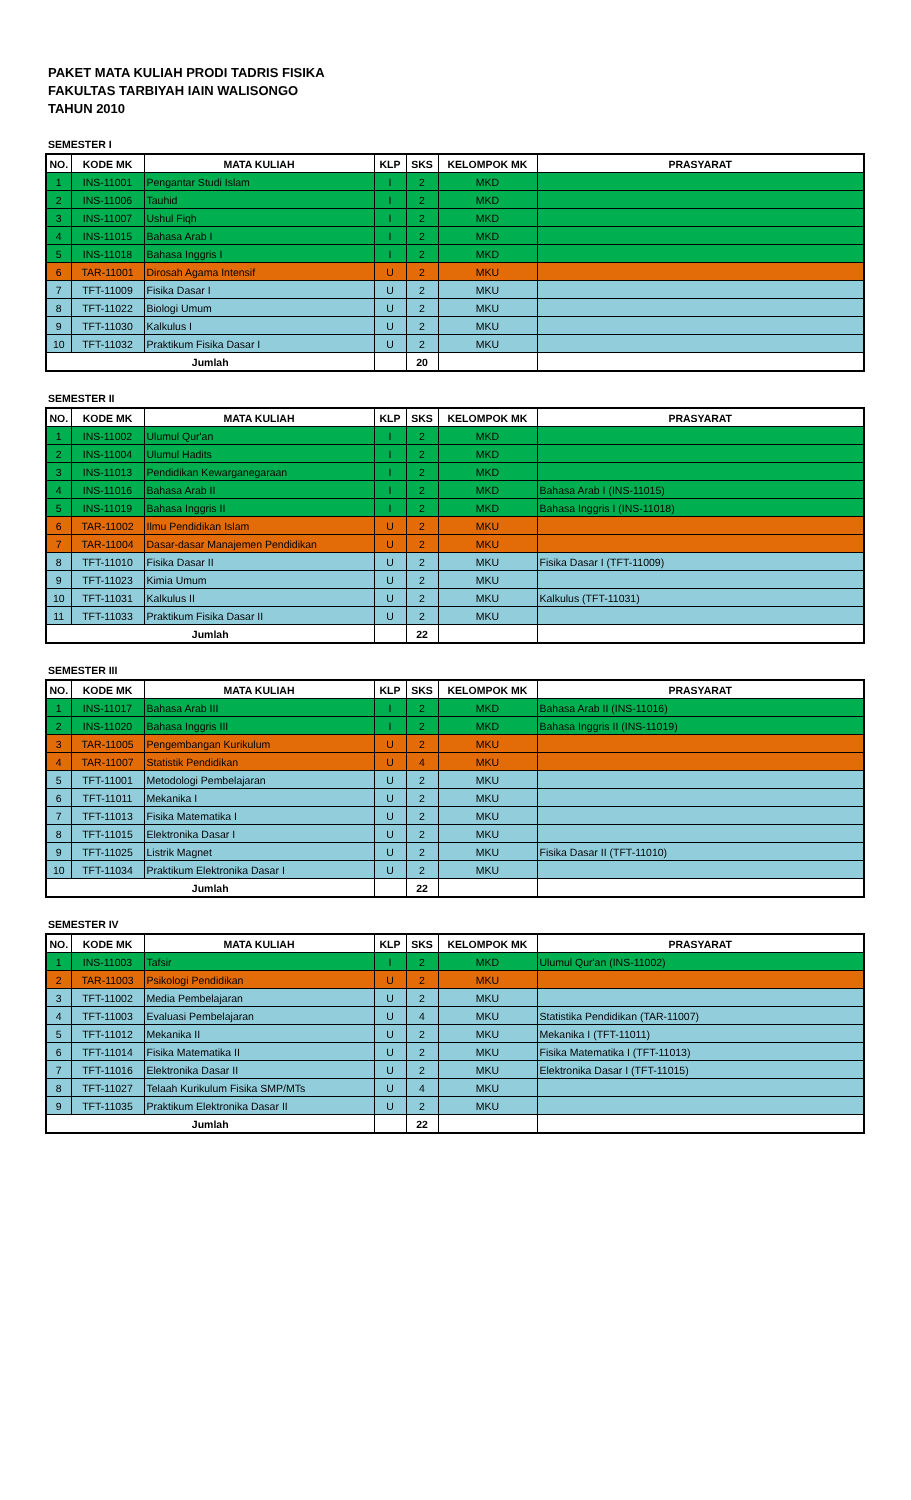PAKET MATA KULIAH PRODI TADRIS FISIKA
FAKULTAS TARBIYAH IAIN WALISONGO
TAHUN 2010
SEMESTER I
| NO. | KODE MK | MATA KULIAH | KLP | SKS | KELOMPOK MK | PRASYARAT |
| --- | --- | --- | --- | --- | --- | --- |
| 1 | INS-11001 | Pengantar Studi Islam | I | 2 | MKD | |
| 2 | INS-11006 | Tauhid | I | 2 | MKD | |
| 3 | INS-11007 | Ushul Fiqh | I | 2 | MKD | |
| 4 | INS-11015 | Bahasa Arab I | I | 2 | MKD | |
| 5 | INS-11018 | Bahasa Inggris I | I | 2 | MKD | |
| 6 | TAR-11001 | Dirosah Agama Intensif | U | 2 | MKU | |
| 7 | TFT-11009 | Fisika Dasar I | U | 2 | MKU | |
| 8 | TFT-11022 | Biologi Umum | U | 2 | MKU | |
| 9 | TFT-11030 | Kalkulus I | U | 2 | MKU | |
| 10 | TFT-11032 | Praktikum Fisika Dasar I | U | 2 | MKU | |
| Jumlah | | | | 20 | | |
SEMESTER II
| NO. | KODE MK | MATA KULIAH | KLP | SKS | KELOMPOK MK | PRASYARAT |
| --- | --- | --- | --- | --- | --- | --- |
| 1 | INS-11002 | Ulumul Qur'an | I | 2 | MKD | |
| 2 | INS-11004 | Ulumul Hadits | I | 2 | MKD | |
| 3 | INS-11013 | Pendidikan Kewarganegaraan | I | 2 | MKD | |
| 4 | INS-11016 | Bahasa Arab II | I | 2 | MKD | Bahasa Arab I (INS-11015) |
| 5 | INS-11019 | Bahasa Inggris II | I | 2 | MKD | Bahasa Inggris I (INS-11018) |
| 6 | TAR-11002 | Ilmu Pendidikan Islam | U | 2 | MKU | |
| 7 | TAR-11004 | Dasar-dasar Manajemen Pendidikan | U | 2 | MKU | |
| 8 | TFT-11010 | Fisika Dasar II | U | 2 | MKU | Fisika Dasar I (TFT-11009) |
| 9 | TFT-11023 | Kimia Umum | U | 2 | MKU | |
| 10 | TFT-11031 | Kalkulus II | U | 2 | MKU | Kalkulus (TFT-11031) |
| 11 | TFT-11033 | Praktikum Fisika Dasar II | U | 2 | MKU | |
| Jumlah | | | | 22 | | |
SEMESTER III
| NO. | KODE MK | MATA KULIAH | KLP | SKS | KELOMPOK MK | PRASYARAT |
| --- | --- | --- | --- | --- | --- | --- |
| 1 | INS-11017 | Bahasa Arab III | I | 2 | MKD | Bahasa Arab II (INS-11016) |
| 2 | INS-11020 | Bahasa Inggris III | I | 2 | MKD | Bahasa Inggris II (INS-11019) |
| 3 | TAR-11005 | Pengembangan Kurikulum | U | 2 | MKU | |
| 4 | TAR-11007 | Statistik Pendidikan | U | 4 | MKU | |
| 5 | TFT-11001 | Metodologi Pembelajaran | U | 2 | MKU | |
| 6 | TFT-11011 | Mekanika I | U | 2 | MKU | |
| 7 | TFT-11013 | Fisika Matematika I | U | 2 | MKU | |
| 8 | TFT-11015 | Elektronika Dasar I | U | 2 | MKU | |
| 9 | TFT-11025 | Listrik Magnet | U | 2 | MKU | Fisika Dasar II (TFT-11010) |
| 10 | TFT-11034 | Praktikum Elektronika Dasar I | U | 2 | MKU | |
| Jumlah | | | | 22 | | |
SEMESTER IV
| NO. | KODE MK | MATA KULIAH | KLP | SKS | KELOMPOK MK | PRASYARAT |
| --- | --- | --- | --- | --- | --- | --- |
| 1 | INS-11003 | Tafsir | I | 2 | MKD | Ulumul Qur'an (INS-11002) |
| 2 | TAR-11003 | Psikologi Pendidikan | U | 2 | MKU | |
| 3 | TFT-11002 | Media Pembelajaran | U | 2 | MKU | |
| 4 | TFT-11003 | Evaluasi Pembelajaran | U | 4 | MKU | Statistika Pendidikan (TAR-11007) |
| 5 | TFT-11012 | Mekanika II | U | 2 | MKU | Mekanika I (TFT-11011) |
| 6 | TFT-11014 | Fisika Matematika II | U | 2 | MKU | Fisika Matematika I (TFT-11013) |
| 7 | TFT-11016 | Elektronika Dasar II | U | 2 | MKU | Elektronika Dasar I (TFT-11015) |
| 8 | TFT-11027 | Telaah Kurikulum Fisika SMP/MTs | U | 4 | MKU | |
| 9 | TFT-11035 | Praktikum Elektronika Dasar II | U | 2 | MKU | |
| Jumlah | | | | 22 | | |